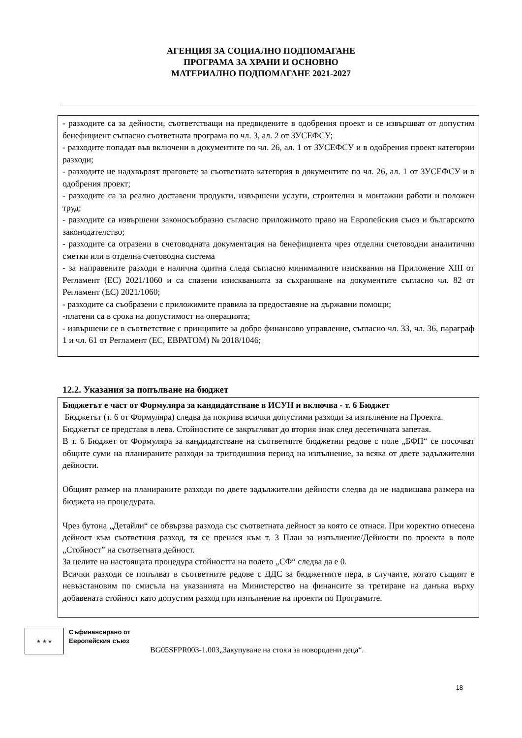АГЕНЦИЯ ЗА СОЦИАЛНО ПОДПОМАГАНЕ
ПРОГРАМА ЗА ХРАНИ И ОСНОВНО
МАТЕРИАЛНО ПОДПОМАГАНЕ 2021-2027
- разходите са за дейности, съответстващи на предвидените в одобрения проект и се извършват от допустим бенефициент съгласно съответната програма по чл. 3, ал. 2 от ЗУСЕФСУ;
- разходите попадат във включени в документите по чл. 26, ал. 1 от ЗУСЕФСУ и в одобрения проект категории разходи;
- разходите не надхвърлят праговете за съответната категория в документите по чл. 26, ал. 1 от ЗУСЕФСУ и в одобрения проект;
- разходите са за реално доставени продукти, извършени услуги, строителни и монтажни работи и положен труд;
- разходите са извършени законосъобразно съгласно приложимото право на Европейския съюз и българското законодателство;
- разходите са отразени в счетоводната документация на бенефициента чрез отделни счетоводни аналитични сметки или в отделна счетоводна система
- за направените разходи е налична одитна следа съгласно минималните изисквания на Приложение XIII от Регламент (ЕС) 2021/1060 и са спазени изискванията за съхраняване на документите съгласно чл. 82 от Регламент (ЕС) 2021/1060;
- разходите са съобразени с приложимите правила за предоставяне на държавни помощи;
-платени са в срока на допустимост на операцията;
- извършени се в съответствие с принципите за добро финансово управление, съгласно чл. 33, чл. 36, параграф 1 и чл. 61 от Регламент (ЕС, ЕВРАТОМ) № 2018/1046;
12.2. Указания за попълване на бюджет
Бюджетът е част от Формуляра за кандидатстване в ИСУН и включва - т. 6 Бюджет
Бюджетът (т. 6 от Формуляра) следва да покрива всички допустими разходи за изпълнение на Проекта.
Бюджетът се представя в лева. Стойностите се закръгляват до втория знак след десетичната запетая.
В т. 6 Бюджет от Формуляра за кандидатстване на съответните бюджетни редове с поле „БФП“ се посочват общите суми на планираните разходи за тригодишния период на изпълнение, за всяка от двете задължителни дейности.
Общият размер на планираните разходи по двете задължителни дейности следва да не надвишава размера на бюджета на процедурата.
Чрез бутона „Детайли“ се обвързва разхода със съответната дейност за която се отнася. При коректно отнесена дейност към съответния разход, тя се пренася към т. 3 План за изпълнение/Дейности по проекта в поле „Стойност” на съответната дейност.
За целите на настоящата процедура стойността на полето „СФ“ следва да е 0.
Всички разходи се попълват в съответните редове с ДДС за бюджетните пера, в случаите, когато същият е невъзстановим по смисъла на указанията на Министерство на финансите за третиране на данъка върху добавената стойност като допустим разход при изпълнение на проекти по Програмите.
★ ★ ★
Съфинансирано от
Европейския съюз
BG05SFPR003-1.003„Закупуване на стоки за новородени деца“.
18